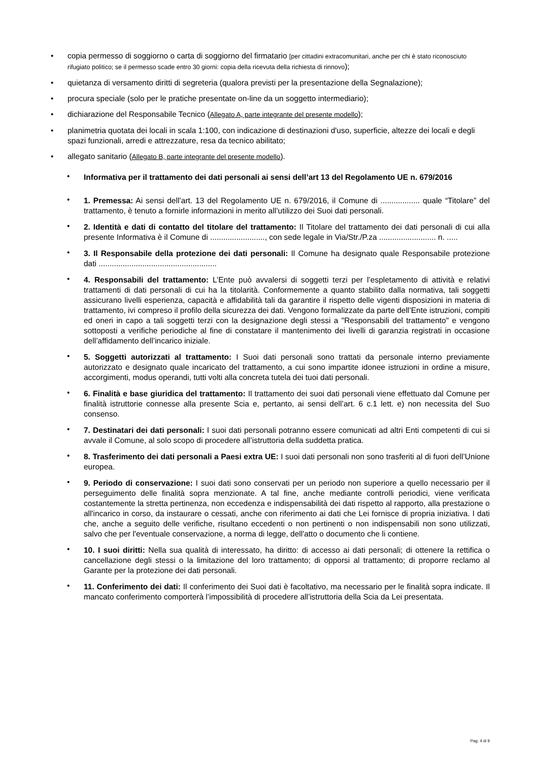• copia permesso di soggiorno o carta di soggiorno del firmatario [per cittadini extracomunitari, anche per chi è stato riconosciuto rifugiato politico; se il permesso scade entro 30 giorni: copia della ricevuta della richiesta di rinnovo);
• quietanza di versamento diritti di segreteria (qualora previsti per la presentazione della Segnalazione);
• procura speciale (solo per le pratiche presentate on-line da un soggetto intermediario);
• dichiarazione del Responsabile Tecnico (Allegato A, parte integrante del presente modello);
• planimetria quotata dei locali in scala 1:100, con indicazione di destinazioni d'uso, superficie, altezze dei locali e degli spazi funzionali, arredi e attrezzature, resa da tecnico abilitato;
• allegato sanitario (Allegato B, parte integrante del presente modello).
• Informativa per il trattamento dei dati personali ai sensi dell’art 13 del Regolamento UE n. 679/2016
• 1. Premessa: Ai sensi dell’art. 13 del Regolamento UE n. 679/2016, il Comune di .................. quale “Titolare” del trattamento, è tenuto a fornirle informazioni in merito all’utilizzo dei Suoi dati personali.
• 2. Identità e dati di contatto del titolare del trattamento: Il Titolare del trattamento dei dati personali di cui alla presente Informativa è il Comune di ........................., con sede legale in Via/Str./P.za .......................... n. .....
• 3. Il Responsabile della protezione dei dati personali: Il Comune ha designato quale Responsabile protezione dati ......................................................
• 4. Responsabili del trattamento: L’Ente può avvalersi di soggetti terzi per l’espletamento di attività e relativi trattamenti di dati personali di cui ha la titolarità. Conformemente a quanto stabilito dalla normativa, tali soggetti assicurano livelli esperienza, capacità e affidabilità tali da garantire il rispetto delle vigenti disposizioni in materia di trattamento, ivi compreso il profilo della sicurezza dei dati. Vengono formalizzate da parte dell’Ente istruzioni, compiti ed oneri in capo a tali soggetti terzi con la designazione degli stessi a "Responsabili del trattamento" e vengono sottoposti a verifiche periodiche al fine di constatare il mantenimento dei livelli di garanzia registrati in occasione dell’affidamento dell’incarico iniziale.
• 5. Soggetti autorizzati al trattamento: I Suoi dati personali sono trattati da personale interno previamente autorizzato e designato quale incaricato del trattamento, a cui sono impartite idonee istruzioni in ordine a misure, accorgimenti, modus operandi, tutti volti alla concreta tutela dei tuoi dati personali.
• 6. Finalità e base giuridica del trattamento: Il trattamento dei suoi dati personali viene effettuato dal Comune per finalità istruttorie connesse alla presente Scia e, pertanto, ai sensi dell’art. 6 c.1 lett. e) non necessita del Suo consenso.
• 7. Destinatari dei dati personali: I suoi dati personali potranno essere comunicati ad altri Enti competenti di cui si avvale il Comune, al solo scopo di procedere all’istruttoria della suddetta pratica.
• 8. Trasferimento dei dati personali a Paesi extra UE: I suoi dati personali non sono trasferiti al di fuori dell’Unione europea.
• 9. Periodo di conservazione: I suoi dati sono conservati per un periodo non superiore a quello necessario per il perseguimento delle finalità sopra menzionate. A tal fine, anche mediante controlli periodici, viene verificata costantemente la stretta pertinenza, non eccedenza e indispensabilità dei dati rispetto al rapporto, alla prestazione o all'incarico in corso, da instaurare o cessati, anche con riferimento ai dati che Lei fornisce di propria iniziativa. I dati che, anche a seguito delle verifiche, risultano eccedenti o non pertinenti o non indispensabili non sono utilizzati, salvo che per l'eventuale conservazione, a norma di legge, dell'atto o documento che li contiene.
• 10. I suoi diritti: Nella sua qualità di interessato, ha diritto: di accesso ai dati personali; di ottenere la rettifica o cancellazione degli stessi o la limitazione del loro trattamento; di opporsi al trattamento; di proporre reclamo al Garante per la protezione dei dati personali.
• 11. Conferimento dei dati: Il conferimento dei Suoi dati è facoltativo, ma necessario per le finalità sopra indicate. Il mancato conferimento comporterà l’impossibilità di procedere all’istruttoria della Scia da Lei presentata.
Pag. 4 di 9